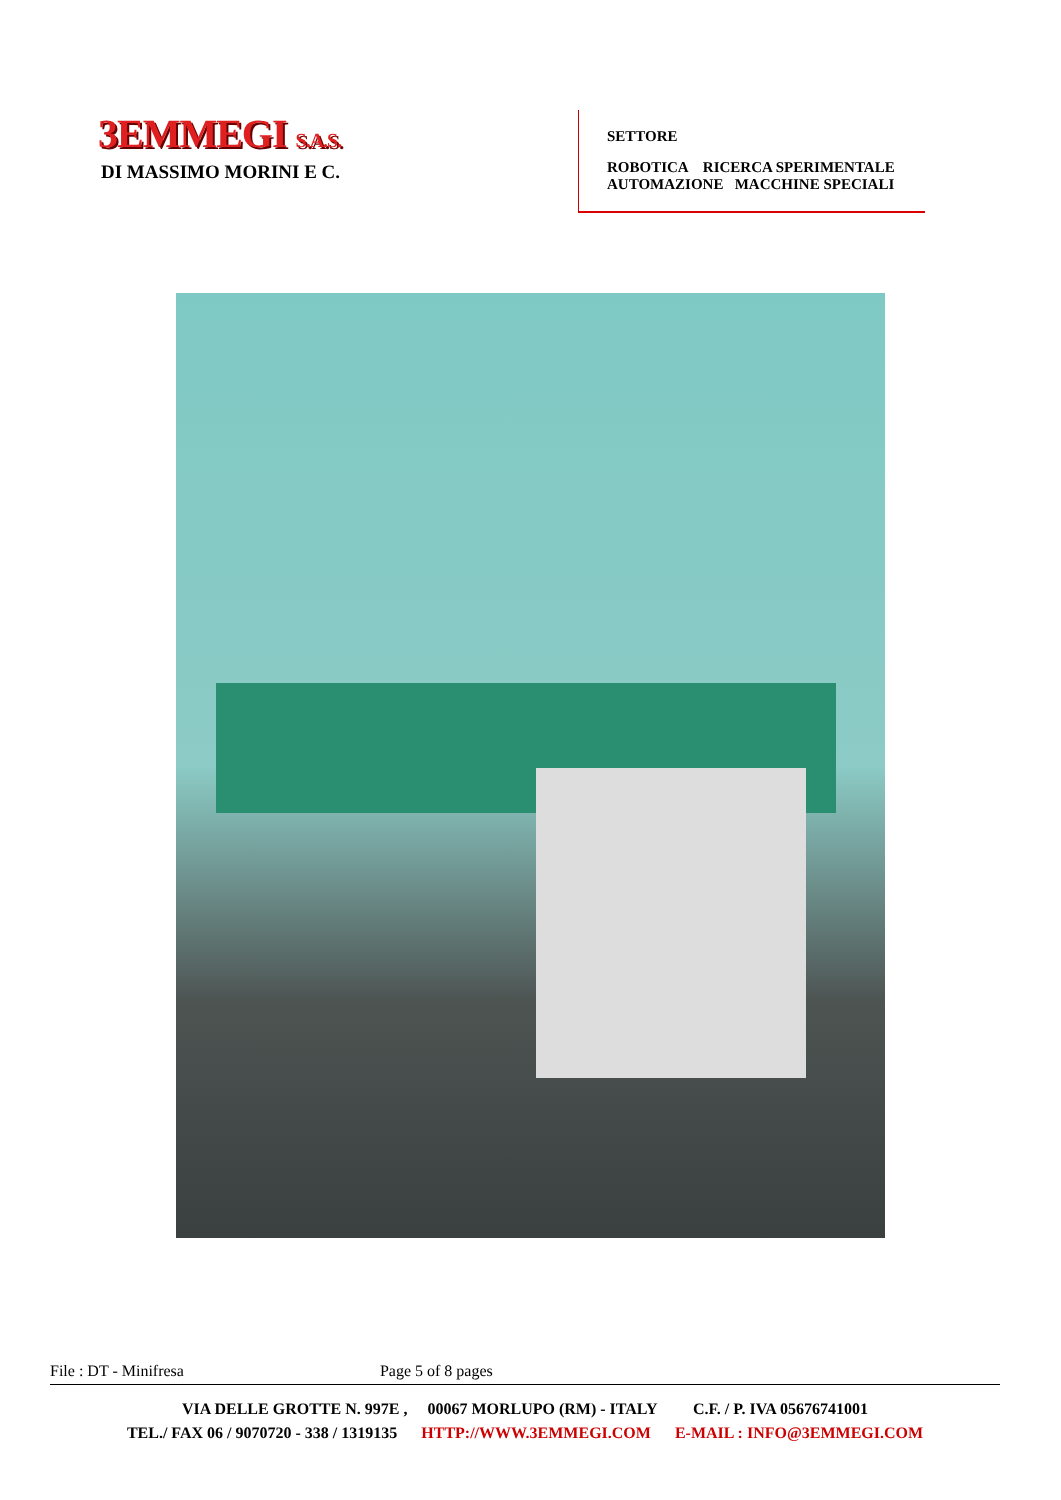3EMMEGI S.A.S.
DI MASSIMO MORINI E C.
SETTORE
ROBOTICA RICERCA SPERIMENTALE
AUTOMAZIONE MACCHINE SPECIALI
File : DT - Minifresa Page 5 of 8 pages
VIA DELLE GROTTE N. 997E , 00067 MORLUPO (RM) - ITALY C.F. / P. IVA 05676741001
TEL./ FAX 06 / 9070720 - 338 / 1319135 HTTP://WWW.3EMMEGI.COM E-MAIL : INFO@3EMMEGI.COM